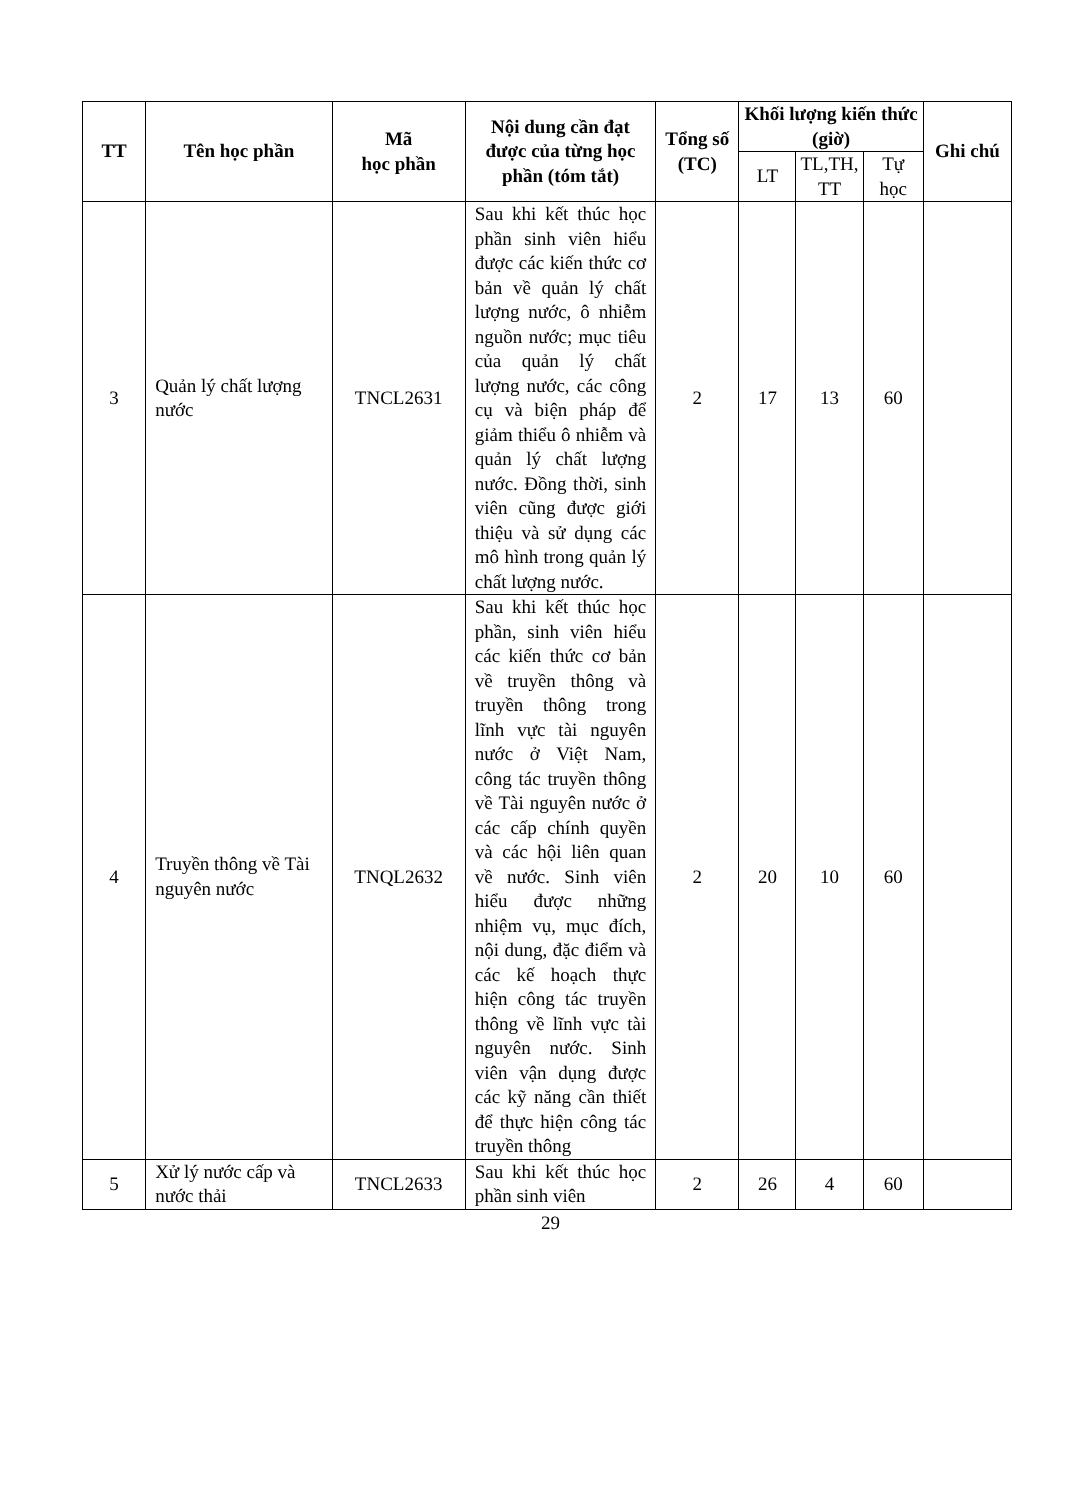| TT | Tên học phần | Mã học phần | Nội dung cần đạt được của từng học phần (tóm tắt) | Tổng số (TC) | Khối lượng kiến thức (giờ) | | | Ghi chú |
| --- | --- | --- | --- | --- | --- | --- | --- | --- |
| | | | | | LT | TL,TH, TT | Tự học | |
| 3 | Quản lý chất lượng nước | TNCL2631 | Sau khi kết thúc học phần sinh viên hiểu được các kiến thức cơ bản về quản lý chất lượng nước, ô nhiễm nguồn nước; mục tiêu của quản lý chất lượng nước, các công cụ và biện pháp để giảm thiểu ô nhiễm và quản lý chất lượng nước. Đồng thời, sinh viên cũng được giới thiệu và sử dụng các mô hình trong quản lý chất lượng nước. | 2 | 17 | 13 | 60 | |
| 4 | Truyền thông về Tài nguyên nước | TNQL2632 | Sau khi kết thúc học phần, sinh viên hiểu các kiến thức cơ bản về truyền thông và truyền thông trong lĩnh vực tài nguyên nước ở Việt Nam, công tác truyền thông về Tài nguyên nước ở các cấp chính quyền và các hội liên quan về nước. Sinh viên hiểu được những nhiệm vụ, mục đích, nội dung, đặc điểm và các kế hoạch thực hiện công tác truyền thông về lĩnh vực tài nguyên nước. Sinh viên vận dụng được các kỹ năng cần thiết để thực hiện công tác truyền thông | 2 | 20 | 10 | 60 | |
| 5 | Xử lý nước cấp và nước thải | TNCL2633 | Sau khi kết thúc học phần sinh viên | 2 | 26 | 4 | 60 | |
29